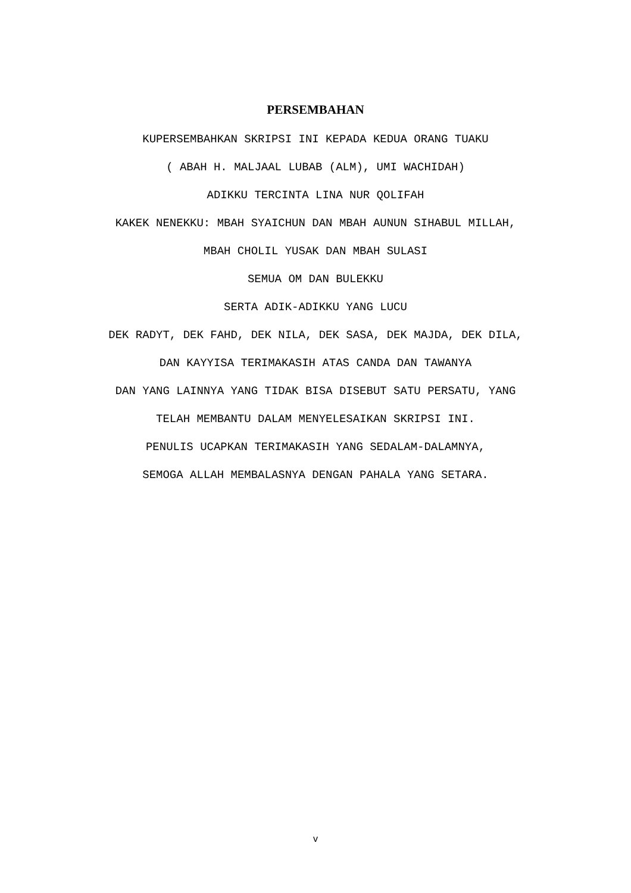PERSEMBAHAN
KUPERSEMBAHKAN SKRIPSI INI KEPADA KEDUA ORANG TUAKU
( ABAH H. MALJAAL LUBAB (ALM), UMI WACHIDAH)
ADIKKU TERCINTA LINA NUR QOLIFAH
KAKEK NENEKKU: MBAH SYAICHUN DAN MBAH AUNUN SIHABUL MILLAH,
MBAH CHOLIL YUSAK DAN MBAH SULASI
SEMUA OM DAN BULEKKU
SERTA ADIK-ADIKKU YANG LUCU
DEK RADYT, DEK FAHD, DEK NILA, DEK SASA, DEK MAJDA, DEK DILA,
DAN KAYYISA TERIMAKASIH ATAS CANDA DAN TAWANYA
DAN YANG LAINNYA YANG TIDAK BISA DISEBUT SATU PERSATU, YANG
TELAH MEMBANTU DALAM MENYELESAIKAN SKRIPSI INI.
PENULIS UCAPKAN TERIMAKASIH YANG SEDALAM-DALAMNYA,
SEMOGA ALLAH MEMBALASNYA DENGAN PAHALA YANG SETARA.
v